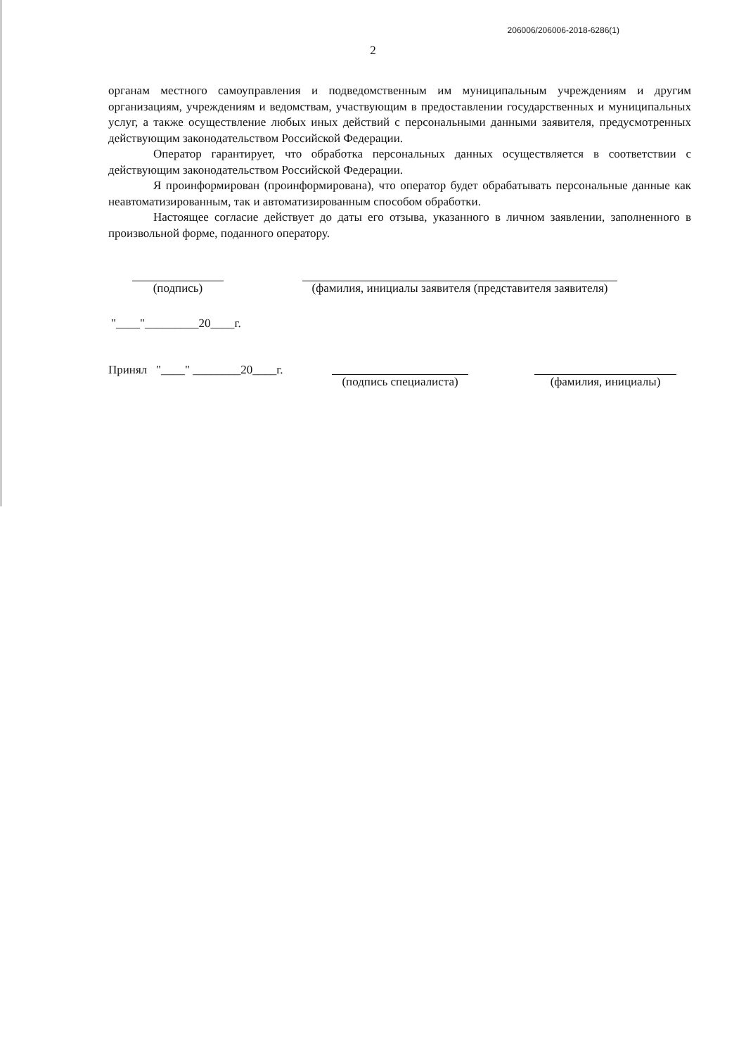206006/206006-2018-6286(1)
2
органам местного самоуправления и подведомственным им муниципальным учреждениям и другим организациям, учреждениям и ведомствам, участвующим в предоставлении государственных и муниципальных услуг, а также осуществление любых иных действий с персональными данными заявителя, предусмотренных действующим законодательством Российской Федерации.
Оператор гарантирует, что обработка персональных данных осуществляется в соответствии с действующим законодательством Российской Федерации.
Я проинформирован (проинформирована), что оператор будет обрабатывать персональные данные как неавтоматизированным, так и автоматизированным способом обработки.
Настоящее согласие действует до даты его отзыва, указанного в личном заявлении, заполненного в произвольной форме, поданного оператору.
(подпись) (фамилия, инициалы заявителя (представителя заявителя)
"____"_________20____г.
Принял "____" ________20____г.
(подпись специалиста)
(фамилия, инициалы)